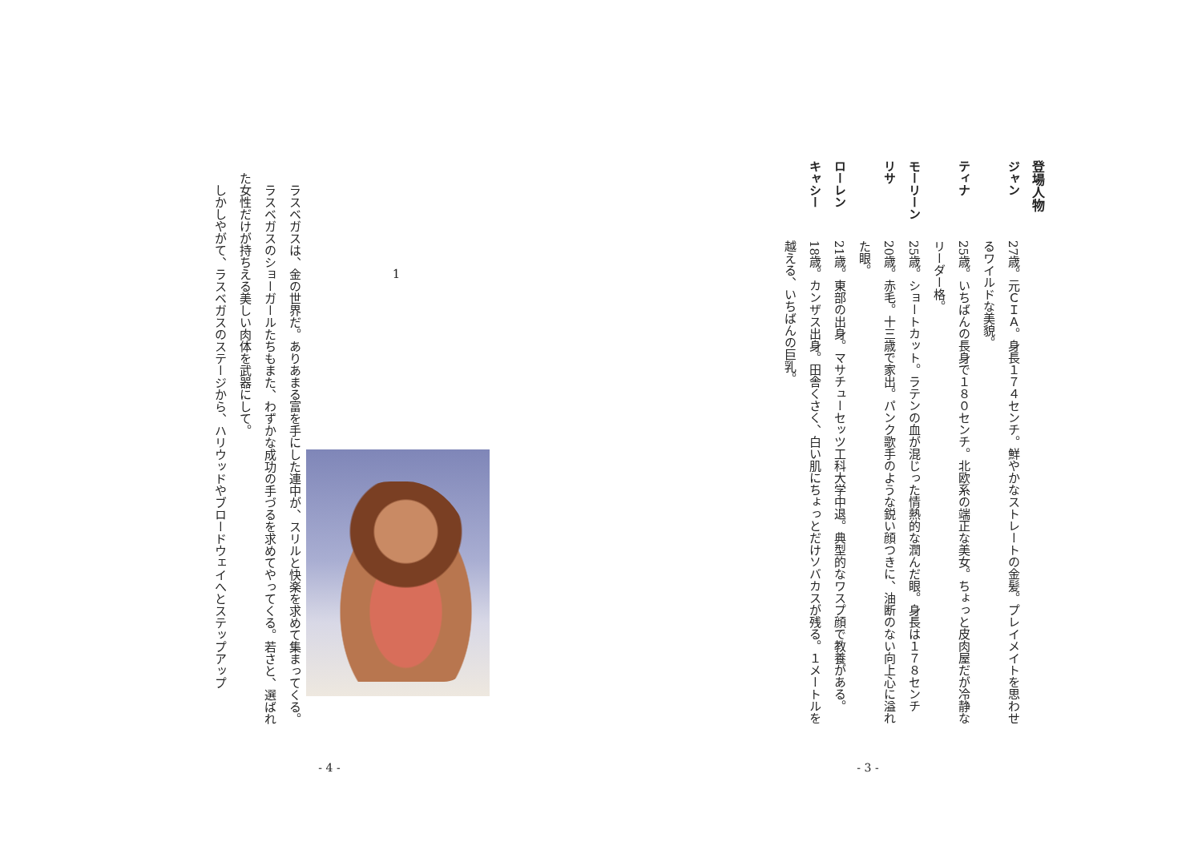登場人物
ジャン 27歳。元ＣＩＡ。身長１７４センチ。鮮やかなストレートの金髪。プレイメイトを思わせるワイルドな美貌。
ティナ 25歳。いちばんの長身で１８０センチ。北欧系の端正な美女。ちょっと皮肉屋だが冷静なリーダー格。
モーリーン 25歳。ショートカット。ラテンの血が混じった情熱的な潤んだ眼。身長は１７８センチ
リサ 20歳。赤毛。十三歳で家出。パンク歌手のような鋭い顔つきに、油断のない向上心に溢れた眼。
ローレン 21歳。東部の出身。マサチューセッツ工科大学中退。典型的なワスプ顔で教養がある。
キャシー 18歳。カンザス出身。田舎くさく、白い肌にちょっとだけソバカスが残る。１メートルを越える、いちばんの巨乳。
- 3 -
1
　ラスベガスは、金の世界だ。ありあまる富を手にした連中が、スリルと快楽を求めて集まってくる。
　ラスベガスのショーガールたちもまた、わずかな成功の手づるを求めてやってくる。若さと、選ばれた女性だけが持ちえる美しい肉体を武器にして。
　しかしやがて、ラスベガスのステージから、ハリウッドやブロードウェイへとステップアップ
- 4 -